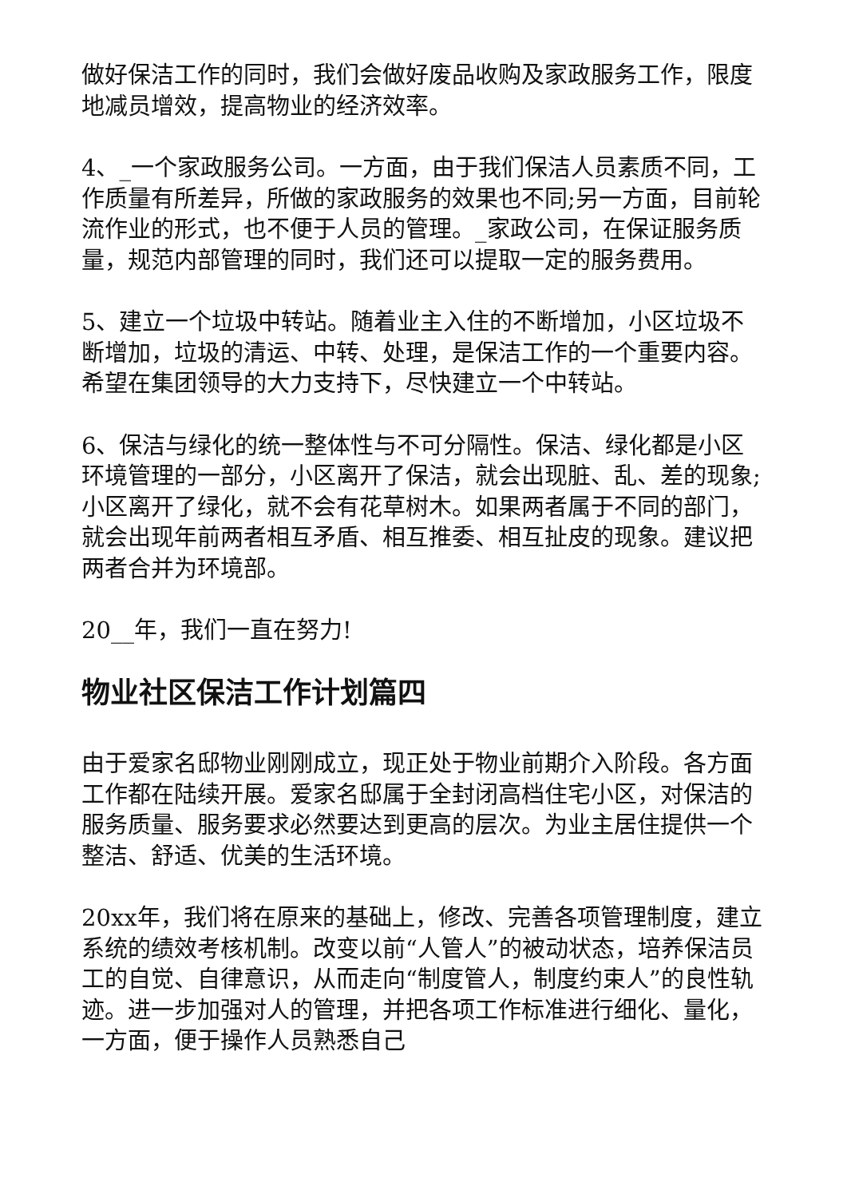做好保洁工作的同时，我们会做好废品收购及家政服务工作，限度地减员增效，提高物业的经济效率。
4、_一个家政服务公司。一方面，由于我们保洁人员素质不同，工作质量有所差异，所做的家政服务的效果也不同;另一方面，目前轮流作业的形式，也不便于人员的管理。_家政公司，在保证服务质量，规范内部管理的同时，我们还可以提取一定的服务费用。
5、建立一个垃圾中转站。随着业主入住的不断增加，小区垃圾不断增加，垃圾的清运、中转、处理，是保洁工作的一个重要内容。希望在集团领导的大力支持下，尽快建立一个中转站。
6、保洁与绿化的统一整体性与不可分隔性。保洁、绿化都是小区环境管理的一部分，小区离开了保洁，就会出现脏、乱、差的现象;小区离开了绿化，就不会有花草树木。如果两者属于不同的部门，就会出现年前两者相互矛盾、相互推委、相互扯皮的现象。建议把两者合并为环境部。
20__年，我们一直在努力!
物业社区保洁工作计划篇四
由于爱家名邸物业刚刚成立，现正处于物业前期介入阶段。各方面工作都在陆续开展。爱家名邸属于全封闭高档住宅小区，对保洁的服务质量、服务要求必然要达到更高的层次。为业主居住提供一个整洁、舒适、优美的生活环境。
20xx年，我们将在原来的基础上，修改、完善各项管理制度，建立系统的绩效考核机制。改变以前“人管人”的被动状态，培养保洁员工的自觉、自律意识，从而走向“制度管人，制度约束人”的良性轨迹。进一步加强对人的管理，并把各项工作标准进行细化、量化，一方面，便于操作人员熟悉自己